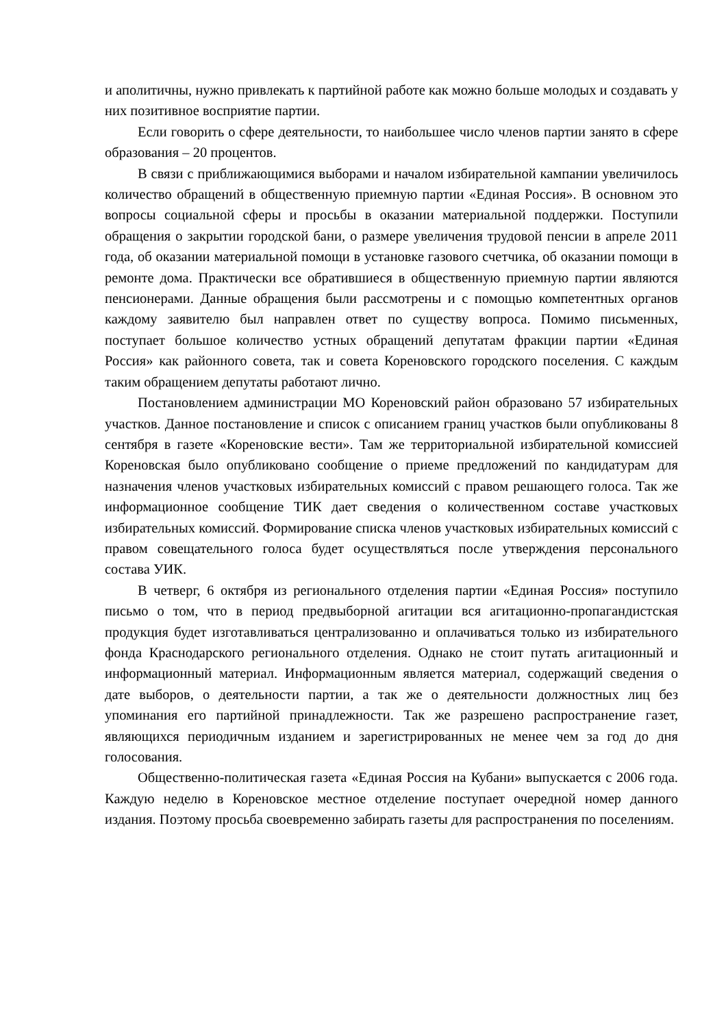и аполитичны, нужно привлекать к партийной работе как можно больше молодых и создавать у них позитивное восприятие партии.
Если говорить о сфере деятельности, то наибольшее число членов партии занято в сфере образования – 20 процентов.
В связи с приближающимися выборами и началом избирательной кампании увеличилось количество обращений в общественную приемную партии «Единая Россия». В основном это вопросы социальной сферы и просьбы в оказании материальной поддержки. Поступили обращения о закрытии городской бани, о размере увеличения трудовой пенсии в апреле 2011 года, об оказании материальной помощи в установке газового счетчика, об оказании помощи в ремонте дома. Практически все обратившиеся в общественную приемную партии являются пенсионерами. Данные обращения были рассмотрены и с помощью компетентных органов каждому заявителю был направлен ответ по существу вопроса. Помимо письменных, поступает большое количество устных обращений депутатам фракции партии «Единая Россия» как районного совета, так и совета Кореновского городского поселения. С каждым таким обращением депутаты работают лично.
Постановлением администрации МО Кореновский район образовано 57 избирательных участков. Данное постановление и список с описанием границ участков были опубликованы 8 сентября в газете «Кореновские вести». Там же территориальной избирательной комиссией Кореновская было опубликовано сообщение о приеме предложений по кандидатурам для назначения членов участковых избирательных комиссий с правом решающего голоса. Так же информационное сообщение ТИК дает сведения о количественном составе участковых избирательных комиссий. Формирование списка членов участковых избирательных комиссий с правом совещательного голоса будет осуществляться после утверждения персонального состава УИК.
В четверг, 6 октября из регионального отделения партии «Единая Россия» поступило письмо о том, что в период предвыборной агитации вся агитационно-пропагандистская продукция будет изготавливаться централизованно и оплачиваться только из избирательного фонда Краснодарского регионального отделения. Однако не стоит путать агитационный и информационный материал. Информационным является материал, содержащий сведения о дате выборов, о деятельности партии, а так же о деятельности должностных лиц без упоминания его партийной принадлежности. Так же разрешено распространение газет, являющихся периодичным изданием и зарегистрированных не менее чем за год до дня голосования.
Общественно-политическая газета «Единая Россия на Кубани» выпускается с 2006 года. Каждую неделю в Кореновское местное отделение поступает очередной номер данного издания. Поэтому просьба своевременно забирать газеты для распространения по поселениям.